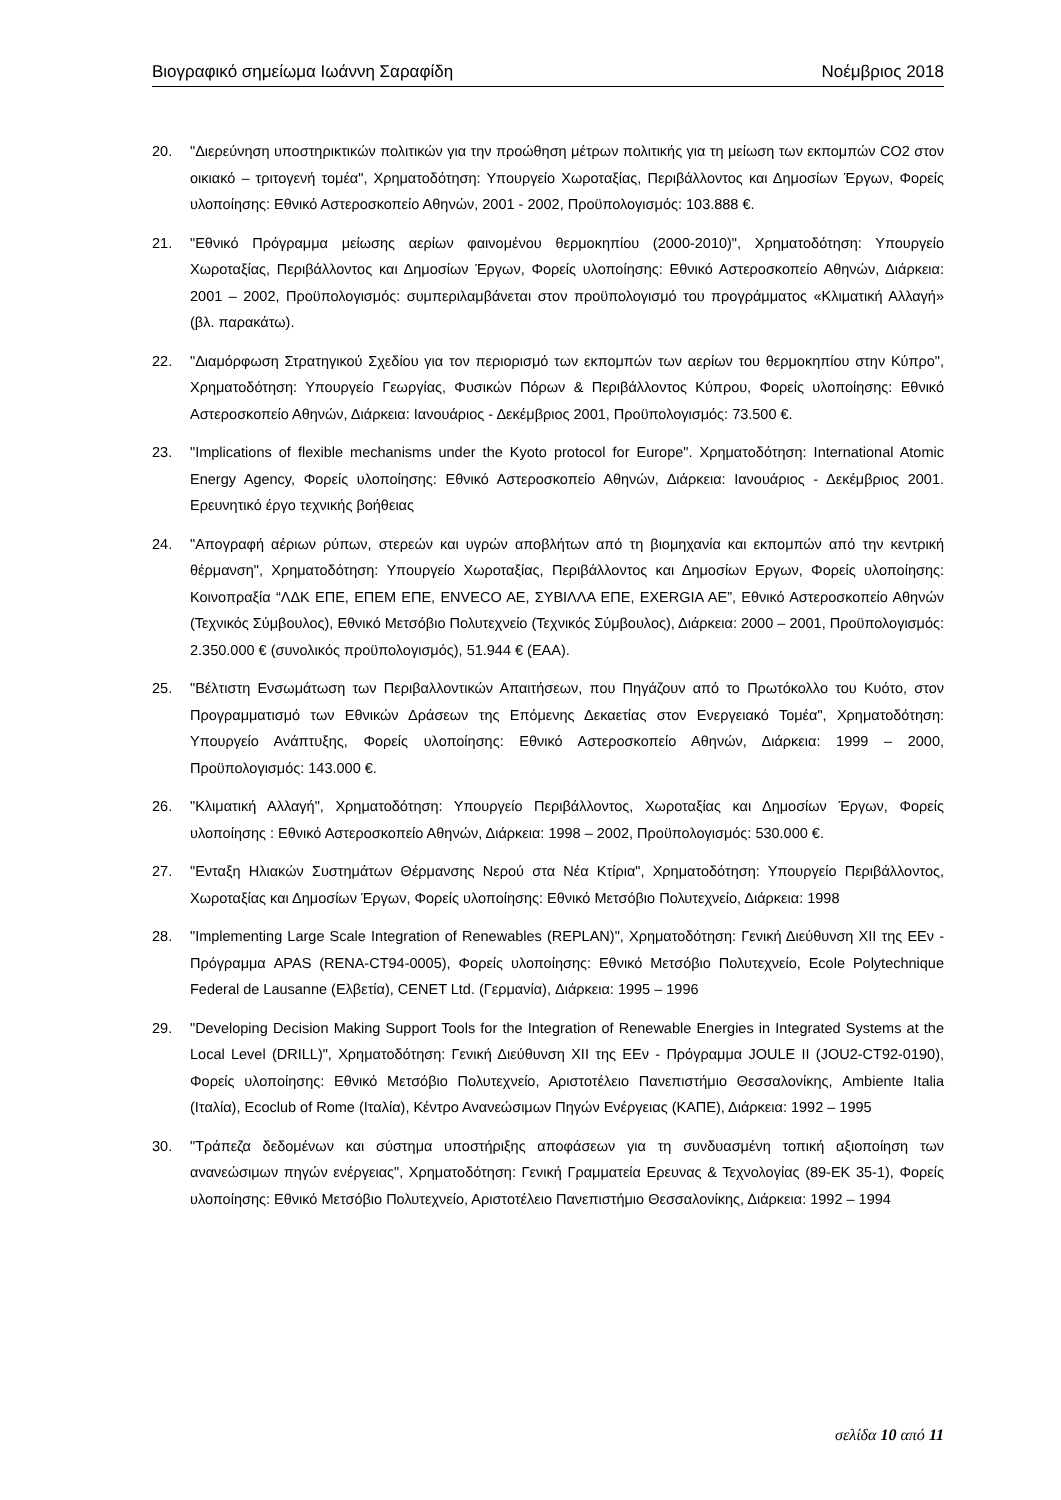Βιογραφικό σημείωμα Ιωάννη Σαραφίδη Νοέμβριος 2018
20. "Διερεύνηση υποστηρικτικών πολιτικών για την προώθηση μέτρων πολιτικής για τη μείωση των εκπομπών CO2 στον οικιακό – τριτογενή τομέα", Χρηματοδότηση: Υπουργείο Χωροταξίας, Περιβάλλοντος και Δημοσίων Έργων, Φορείς υλοποίησης: Εθνικό Αστεροσκοπείο Αθηνών, 2001 - 2002, Προϋπολογισμός: 103.888 €.
21. "Εθνικό Πρόγραμμα μείωσης αερίων φαινομένου θερμοκηπίου (2000-2010)", Χρηματοδότηση: Υπουργείο Χωροταξίας, Περιβάλλοντος και Δημοσίων Έργων, Φορείς υλοποίησης: Εθνικό Αστεροσκοπείο Αθηνών, Διάρκεια: 2001 – 2002, Προϋπολογισμός: συμπεριλαμβάνεται στον προϋπολογισμό του προγράμματος «Κλιματική Αλλαγή» (βλ. παρακάτω).
22. "Διαμόρφωση Στρατηγικού Σχεδίου για τον περιορισμό των εκπομπών των αερίων του θερμοκηπίου στην Κύπρο", Χρηματοδότηση: Υπουργείο Γεωργίας, Φυσικών Πόρων & Περιβάλλοντος Κύπρου, Φορείς υλοποίησης: Εθνικό Αστεροσκοπείο Αθηνών, Διάρκεια: Ιανουάριος - Δεκέμβριος 2001, Προϋπολογισμός: 73.500 €.
23. "Implications of flexible mechanisms under the Kyoto protocol for Europe". Χρηματοδότηση: International Atomic Energy Agency, Φορείς υλοποίησης: Εθνικό Αστεροσκοπείο Αθηνών, Διάρκεια: Ιανουάριος - Δεκέμβριος 2001. Ερευνητικό έργο τεχνικής βοήθειας
24. "Απογραφή αέριων ρύπων, στερεών και υγρών αποβλήτων από τη βιομηχανία και εκπομπών από την κεντρική θέρμανση", Χρηματοδότηση: Υπουργείο Χωροταξίας, Περιβάλλοντος και Δημοσίων Εργων, Φορείς υλοποίησης: Κοινοπραξία “ΛΔΚ ΕΠΕ, ΕΠΕΜ ΕΠΕ, ENVECO AE, ΣΥΒΙΛΛΑ ΕΠΕ, EXERGIA AE”, Εθνικό Αστεροσκοπείο Αθηνών (Τεχνικός Σύμβουλος), Εθνικό Μετσόβιο Πολυτεχνείο (Τεχνικός Σύμβουλος), Διάρκεια: 2000 – 2001, Προϋπολογισμός: 2.350.000 € (συνολικός προϋπολογισμός), 51.944 € (ΕΑΑ).
25. "Βέλτιστη Ενσωμάτωση των Περιβαλλοντικών Απαιτήσεων, που Πηγάζουν από το Πρωτόκολλο του Κυότο, στον Προγραμματισμό των Εθνικών Δράσεων της Επόμενης Δεκαετίας στον Ενεργειακό Τομέα", Χρηματοδότηση: Υπουργείο Ανάπτυξης, Φορείς υλοποίησης: Εθνικό Αστεροσκοπείο Αθηνών, Διάρκεια: 1999 – 2000, Προϋπολογισμός: 143.000 €.
26. "Κλιματική Αλλαγή", Χρηματοδότηση: Υπουργείο Περιβάλλοντος, Χωροταξίας και Δημοσίων Έργων, Φορείς υλοποίησης : Εθνικό Αστεροσκοπείο Αθηνών, Διάρκεια: 1998 – 2002, Προϋπολογισμός: 530.000 €.
27. "Ενταξη Ηλιακών Συστημάτων Θέρμανσης Νερού στα Νέα Κτίρια", Χρηματοδότηση: Υπουργείο Περιβάλλοντος, Χωροταξίας και Δημοσίων Έργων, Φορείς υλοποίησης: Εθνικό Μετσόβιο Πολυτεχνείο, Διάρκεια: 1998
28. "Implementing Large Scale Integration of Renewables (REPLAN)", Χρηματοδότηση: Γενική Διεύθυνση XII της ΕΕν - Πρόγραμμα APAS (RENA-CT94-0005), Φορείς υλοποίησης: Εθνικό Μετσόβιο Πολυτεχνείο, Ecole Polytechnique Federal de Lausanne (Ελβετία), CENET Ltd. (Γερμανία), Διάρκεια: 1995 – 1996
29. "Developing Decision Making Support Tools for the Integration of Renewable Energies in Integrated Systems at the Local Level (DRILL)", Χρηματοδότηση: Γενική Διεύθυνση XII της ΕΕν - Πρόγραμμα JOULE II (JOU2-CT92-0190), Φορείς υλοποίησης: Εθνικό Μετσόβιο Πολυτεχνείο, Αριστοτέλειο Πανεπιστήμιο Θεσσαλονίκης, Ambiente Italia (Ιταλία), Ecoclub of Rome (Ιταλία), Κέντρο Ανανεώσιμων Πηγών Ενέργειας (ΚΑΠΕ), Διάρκεια: 1992 – 1995
30. "Τράπεζα δεδομένων και σύστημα υποστήριξης αποφάσεων για τη συνδυασμένη τοπική αξιοποίηση των ανανεώσιμων πηγών ενέργειας", Χρηματοδότηση: Γενική Γραμματεία Ερευνας & Τεχνολογίας (89-ΕΚ 35-1), Φορείς υλοποίησης: Εθνικό Μετσόβιο Πολυτεχνείο, Αριστοτέλειο Πανεπιστήμιο Θεσσαλονίκης, Διάρκεια: 1992 – 1994
σελίδα 10 από 11